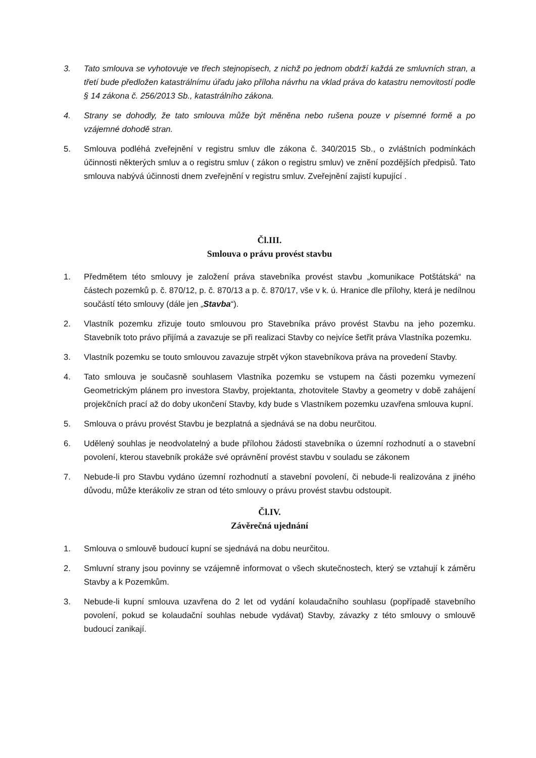3. Tato smlouva se vyhotovuje ve třech stejnopisech, z nichž po jednom obdrží každá ze smluvních stran, a třetí bude předložen katastrálnímu úřadu jako příloha návrhu na vklad práva do katastru nemovitostí podle § 14 zákona č. 256/2013 Sb., katastrálního zákona.
4. Strany se dohodly, že tato smlouva může být měněna nebo rušena pouze v písemné formě a po vzájemné dohodě stran.
5. Smlouva podléhá zveřejnění v registru smluv dle zákona č. 340/2015 Sb., o zvláštních podmínkách účinnosti některých smluv a o registru smluv ( zákon o registru smluv) ve znění pozdějších předpisů. Tato smlouva nabývá účinnosti dnem zveřejnění v registru smluv. Zveřejnění zajistí kupující .
Čl.III.
Smlouva o právu provést stavbu
1. Předmětem této smlouvy je založení práva stavebníka provést stavbu „komunikace Potštátská“ na částech pozemků p. č. 870/12, p. č. 870/13 a p. č. 870/17, vše v k. ú. Hranice dle přílohy, která je nedílnou součástí této smlouvy (dále jen „Stavba“).
2. Vlastník pozemku zřizuje touto smlouvou pro Stavebníka právo provést Stavbu na jeho pozemku. Stavebník toto právo přijímá a zavazuje se při realizaci Stavby co nejvíce šetřit práva Vlastníka pozemku.
3. Vlastník pozemku se touto smlouvou zavazuje strpět výkon stavebníkova práva na provedení Stavby.
4. Tato smlouva je současně souhlasem Vlastníka pozemku se vstupem na části pozemku vymezení Geometrickým plánem pro investora Stavby, projektanta, zhotovitele Stavby a geometry v době zahájení projekčních prací až do doby ukončení Stavby, kdy bude s Vlastníkem pozemku uzavřena smlouva kupní.
5. Smlouva o právu provést Stavbu je bezplatná a sjednává se na dobu neurčitou.
6. Udělený souhlas je neodvolatelný a bude přílohou žádosti stavebníka o územní rozhodnutí a o stavební povolení, kterou stavebník prokáže své oprávnění provést stavbu v souladu se zákonem
7. Nebude-li pro Stavbu vydáno územní rozhodnutí a stavební povolení, či nebude-li realizována z jiného důvodu, může kterákoliv ze stran od této smlouvy o právu provést stavbu odstoupit.
Čl.IV.
Závěrečná ujednání
1. Smlouva o smlouvě budoucí kupní se sjednává na dobu neurčitou.
2. Smluvní strany jsou povinny se vzájemně informovat o všech skutečnostech, který se vztahují k záměru Stavby a k Pozemkům.
3. Nebude-li kupní smlouva uzavřena do 2 let od vydání kolaudačního souhlasu (popřípadě stavebního povolení, pokud se kolaudační souhlas nebude vydávat) Stavby, závazky z této smlouvy o smlouvě budoucí zanikají.